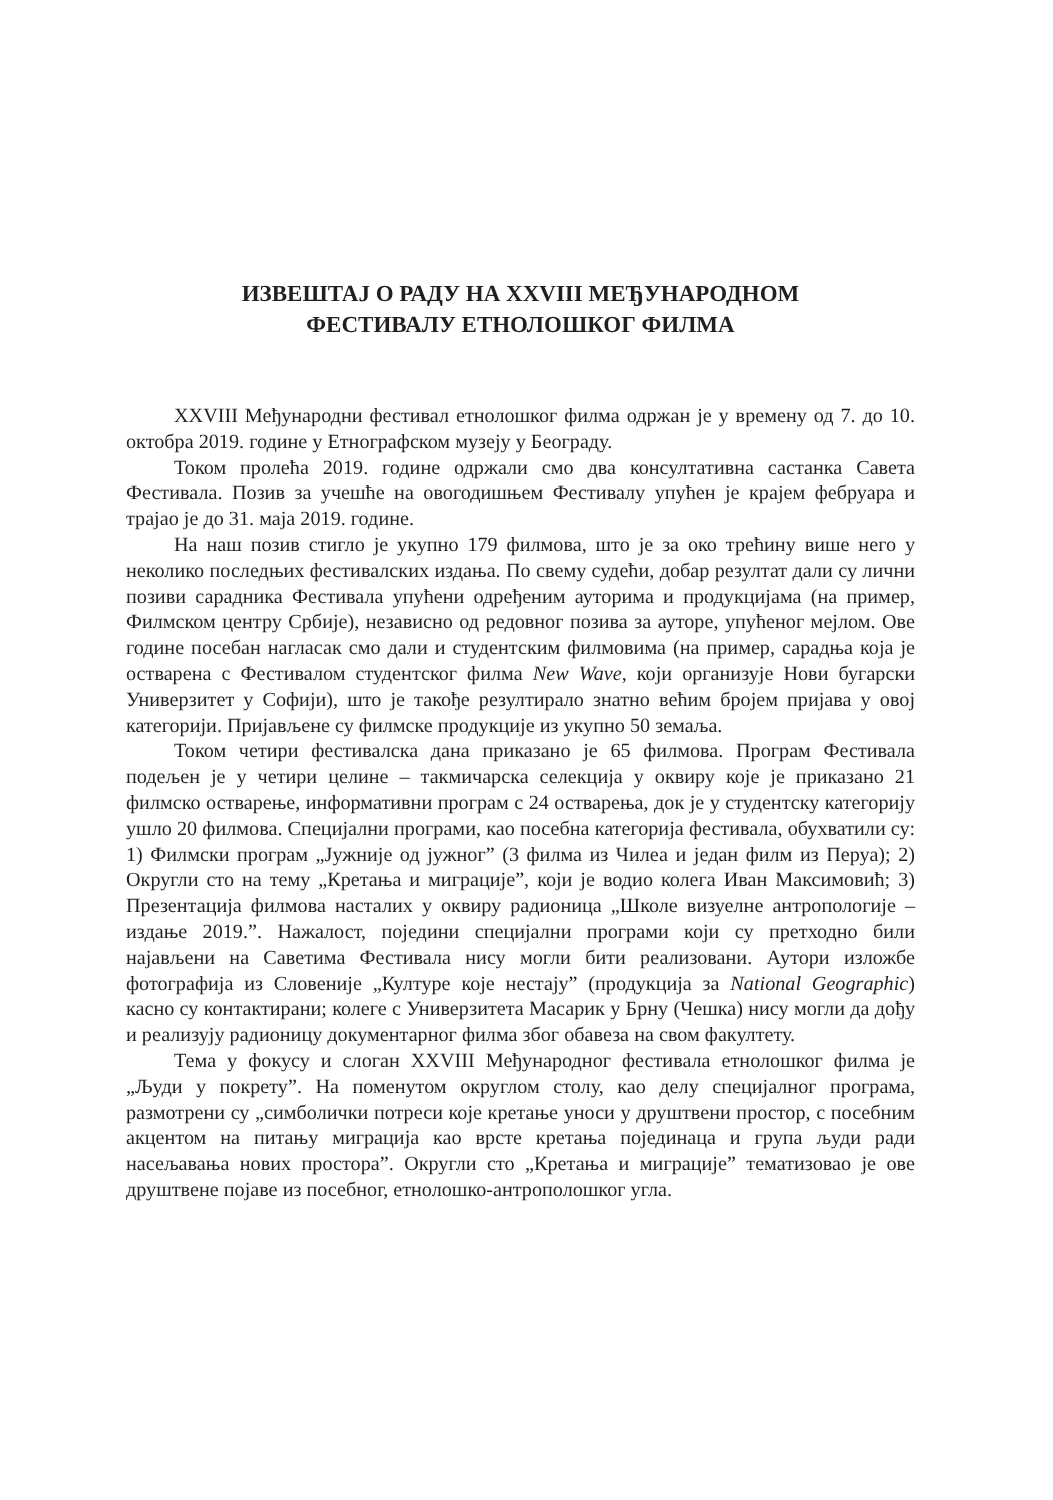ИЗВЕШТАЈ О РАДУ НА XXVIII МЕЂУНАРОДНОМ
ФЕСТИВАЛУ ЕТНОЛОШКОГ ФИЛМА
XXVIII Међународни фестивал етнолошког филма одржан је у времену од 7. до 10. октобра 2019. године у Етнографском музеју у Београду.
Током пролећа 2019. године одржали смо два консултативна састанка Савета Фестивала. Позив за учешће на овогодишњем Фестивалу упућен је крајем фебруара и трајао је до 31. маја 2019. године.
На наш позив стигло је укупно 179 филмова, што је за око трећину више него у неколико последњих фестивалских издања. По свему судећи, добар резултат дали су лични позиви сарадника Фестивала упућени одређеним ауторима и продукцијама (на пример, Филмском центру Србије), независно од редовног позива за ауторе, упућеног мејлом. Ове године посебан нагласак смо дали и студентским филмовима (на пример, сарадња која је остварена с Фестивалом студентског филма New Wave, који организује Нови бугарски Универзитет у Софији), што је такође резултирало знатно већим бројем пријава у овој категорији. Пријављене су филмске продукције из укупно 50 земаља.
Током четири фестивалска дана приказано је 65 филмова. Програм Фестивала подељен је у четири целине – такмичарска селекција у оквиру које је приказано 21 филмско остварење, информативни програм с 24 остварења, док је у студентску категорију ушло 20 филмова. Специјални програми, као посебна категорија фестивала, обухватили су: 1) Филмски програм „Јужније од јужног” (3 филма из Чилеа и један филм из Перуа); 2) Округли сто на тему „Кретања и миграције”, који је водио колега Иван Максимовић; 3) Презентација филмова насталих у оквиру радионица „Школе визуелне антропологије – издање 2019.”. Нажалост, поједини специјални програми који су претходно били најављени на Саветима Фестивала нису могли бити реализовани. Аутори изложбе фотографија из Словеније „Културе које нестају” (продукција за National Geographic) касно су контактирани; колеге с Универзитета Масарик у Брну (Чешка) нису могли да дођу и реализују радионицу документарног филма због обавеза на свом факултету.
Тема у фокусу и слоган XXVIII Међународног фестивала етнолошког филма је „Људи у покрету”. На поменутом округлом столу, као делу специјалног програма, размотрени су „симболички потреси које кретање уноси у друштвени простор, с посебним акцентом на питању миграција као врсте кретања појединаца и група људи ради насељавања нових простора”. Округли сто „Кретања и миграције” тематизовао је ове друштвене појаве из посебног, етнолошко-антрополошког угла.